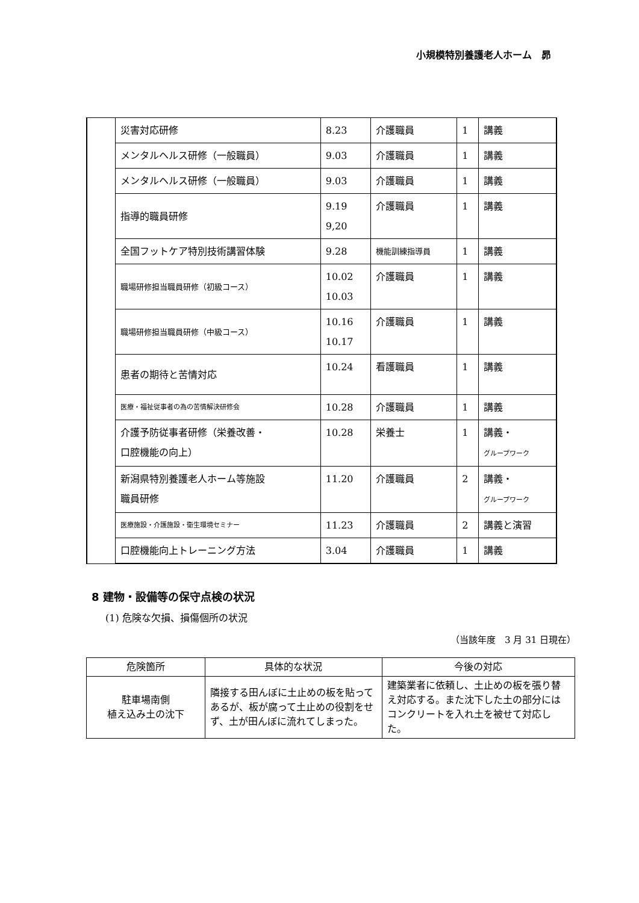小規模特別養護老人ホーム　昴
| | 災害対応研修 | 8.23 | 介護職員 | 1 | 講義 |
| | メンタルヘルス研修（一般職員） | 9.03 | 介護職員 | 1 | 講義 |
| | メンタルヘルス研修（一般職員） | 9.03 | 介護職員 | 1 | 講義 |
| | 指導的職員研修 | 9.19 9,20 | 介護職員 | 1 | 講義 |
| | 全国フットケア特別技術講習体験 | 9.28 | 機能訓練指導員 | 1 | 講義 |
| | 職場研修担当職員研修（初級コース） | 10.02 10.03 | 介護職員 | 1 | 講義 |
| | 職場研修担当職員研修（中級コース） | 10.16 10.17 | 介護職員 | 1 | 講義 |
| | 患者の期待と苦情対応 | 10.24 | 看護職員 | 1 | 講義 |
| | 医療・福祉従事者の為の苦情解決研修会 | 10.28 | 介護職員 | 1 | 講義 |
| | 介護予防従事者研修（栄養改善・ 口腔機能の向上） | 10.28 | 栄養士 | 1 | 講義・ グループワーク |
| | 新潟県特別養護老人ホーム等施設 職員研修 | 11.20 | 介護職員 | 2 | 講義・ グループワーク |
| | 医療施設・介護施設・衛生環境セミナー | 11.23 | 介護職員 | 2 | 講義と演習 |
| | 口腔機能向上トレーニング方法 | 3.04 | 介護職員 | 1 | 講義 |
8 建物・設備等の保守点検の状況
(1) 危険な欠損、損傷個所の状況
（当該年度　3 月 31 日現在）
| 危険箇所 | 具体的な状況 | 今後の対応 |
| --- | --- | --- |
| 駐車場南側 植え込み土の沈下 | 隣接する田んぼに土止めの板を貼ってあるが、板が腐って土止めの役割をせず、土が田んぼに流れてしまった。 | 建築業者に依頼し、土止めの板を張り替え対応する。また沈下した土の部分にはコンクリートを入れ土を被せて対応した。 |